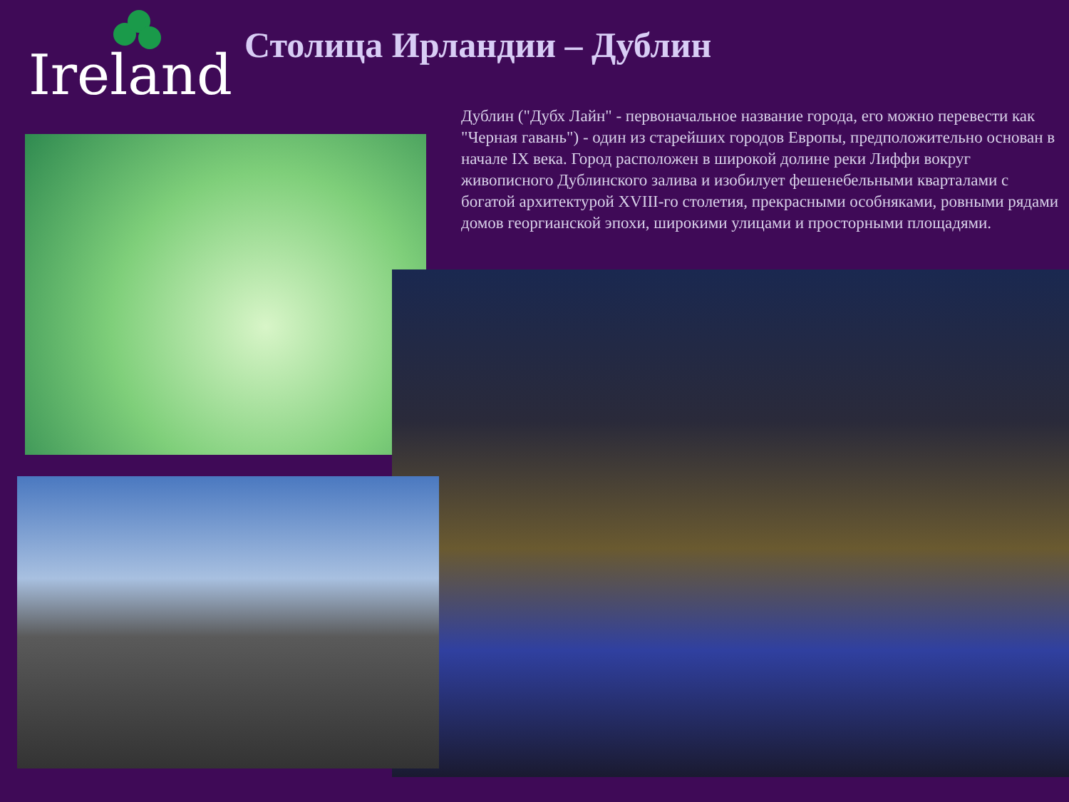Ireland Столица Ирландии – Дублин
Дублин ("Дубх Лайн" - первоначальное название города, его можно перевести как "Черная гавань") - один из старейших городов Европы, предположительно основан в начале IX века. Город расположен в широкой долине реки Лиффи вокруг живописного Дублинского залива и изобилует фешенебельными кварталами с богатой архитектурой XVIII-го столетия, прекрасными особняками, ровными рядами домов георгианской эпохи, широкими улицами и просторными площадями.